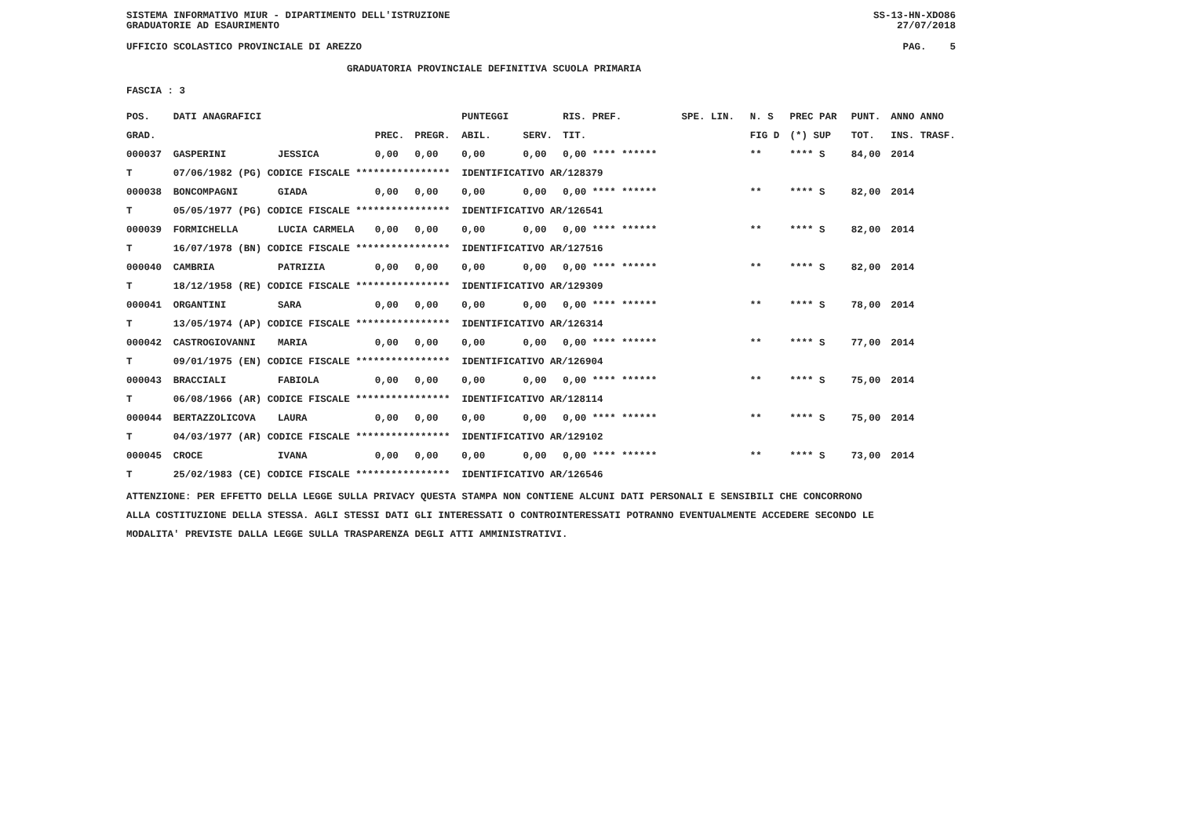SISTEMA INFORMATIVO MIUR - DIPARTIMENTO DELL'ISTRUZIONE SS-13-HN-XDO86
GRADUATORIE AD ESAURIMENTO 27/07/2018
UFFICIO SCOLASTICO PROVINCIALE DI AREZZO PAG. 5
GRADUATORIA PROVINCIALE DEFINITIVA SCUOLA PRIMARIA
FASCIA : 3
| POS. | DATI ANAGRAFICI | | | | PUNTEGGI | | RIS. PREF. | SPE. LIN. | N. S | PREC PAR | PUNT. | ANNO ANNO |
| --- | --- | --- | --- | --- | --- | --- | --- | --- | --- | --- | --- | --- |
| GRAD. | | | PREC. | PREGR. | ABIL. | SERV. | TIT. | | FIG D | (*) SUP | TOT. | INS. TRASF. |
| 000037 | GASPERINI | JESSICA | 0,00 | 0,00 | 0,00 | 0,00 | 0,00 **** ****** | | ** | **** S | 84,00 | 2014 |
| T | 07/06/1982 (PG) CODICE FISCALE **************** IDENTIFICATIVO AR/128379 | | | | | | | | | | | |
| 000038 | BONCOMPAGNI | GIADA | 0,00 | 0,00 | 0,00 | 0,00 | 0,00 **** ****** | | ** | **** S | 82,00 | 2014 |
| T | 05/05/1977 (PG) CODICE FISCALE **************** IDENTIFICATIVO AR/126541 | | | | | | | | | | | |
| 000039 | FORMICHELLA | LUCIA CARMELA | 0,00 | 0,00 | 0,00 | 0,00 | 0,00 **** ****** | | ** | **** S | 82,00 | 2014 |
| T | 16/07/1978 (BN) CODICE FISCALE **************** IDENTIFICATIVO AR/127516 | | | | | | | | | | | |
| 000040 | CAMBRIA | PATRIZIA | 0,00 | 0,00 | 0,00 | 0,00 | 0,00 **** ****** | | ** | **** S | 82,00 | 2014 |
| T | 18/12/1958 (RE) CODICE FISCALE **************** IDENTIFICATIVO AR/129309 | | | | | | | | | | | |
| 000041 | ORGANTINI | SARA | 0,00 | 0,00 | 0,00 | 0,00 | 0,00 **** ****** | | ** | **** S | 78,00 | 2014 |
| T | 13/05/1974 (AP) CODICE FISCALE **************** IDENTIFICATIVO AR/126314 | | | | | | | | | | | |
| 000042 | CASTROGIOVANNI | MARIA | 0,00 | 0,00 | 0,00 | 0,00 | 0,00 **** ****** | | ** | **** S | 77,00 | 2014 |
| T | 09/01/1975 (EN) CODICE FISCALE **************** IDENTIFICATIVO AR/126904 | | | | | | | | | | | |
| 000043 | BRACCIALI | FABIOLA | 0,00 | 0,00 | 0,00 | 0,00 | 0,00 **** ****** | | ** | **** S | 75,00 | 2014 |
| T | 06/08/1966 (AR) CODICE FISCALE **************** IDENTIFICATIVO AR/128114 | | | | | | | | | | | |
| 000044 | BERTAZZOLICOVA | LAURA | 0,00 | 0,00 | 0,00 | 0,00 | 0,00 **** ****** | | ** | **** S | 75,00 | 2014 |
| T | 04/03/1977 (AR) CODICE FISCALE **************** IDENTIFICATIVO AR/129102 | | | | | | | | | | | |
| 000045 | CROCE | IVANA | 0,00 | 0,00 | 0,00 | 0,00 | 0,00 **** ****** | | ** | **** S | 73,00 | 2014 |
| T | 25/02/1983 (CE) CODICE FISCALE **************** IDENTIFICATIVO AR/126546 | | | | | | | | | | | |
ATTENZIONE: PER EFFETTO DELLA LEGGE SULLA PRIVACY QUESTA STAMPA NON CONTIENE ALCUNI DATI PERSONALI E SENSIBILI CHE CONCORRONO
ALLA COSTITUZIONE DELLA STESSA. AGLI STESSI DATI GLI INTERESSATI O CONTROINTERESSATI POTRANNO EVENTUALMENTE ACCEDERE SECONDO LE
MODALITA' PREVISTE DALLA LEGGE SULLA TRASPARENZA DEGLI ATTI AMMINISTRATIVI.